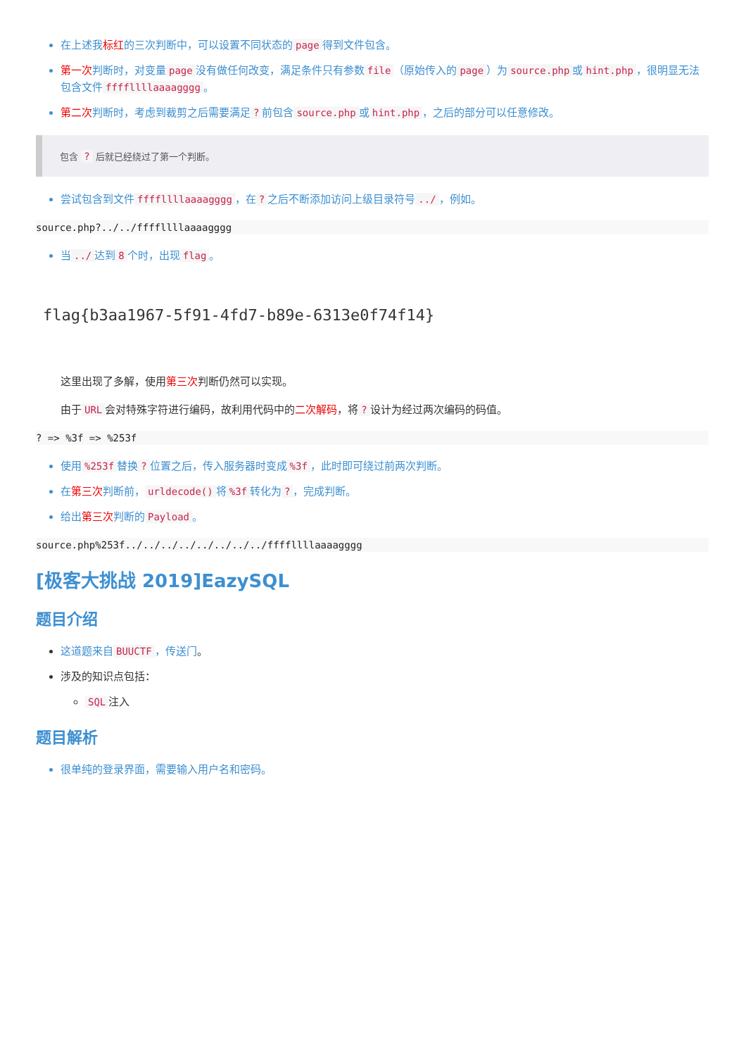在上述我标红的三次判断中，可以设置不同状态的 page 得到文件包含。
第一次判断时，对变量 page 没有做任何改变，满足条件只有参数 file （原始传入的 page ）为 source.php 或 hint.php ，很明显无法包含文件 ffffllllaaaagggg 。
第二次判断时，考虑到裁剪之后需要满足? 前包含 source.php 或 hint.php ，之后的部分可以任意修改。
包含 ? 后就已经绕过了第一个判断。
尝试包含到文件 ffffllllaaaagggg ，在? 之后不断添加访问上级目录符号../ ，例如。
source.php?../../ffffllllaaaagggg
当../ 达到 8 个时，出现 flag 。
flag{b3aa1967-5f91-4fd7-b89e-6313e0f74f14}
这里出现了多解，使用第三次判断仍然可以实现。
由于 URL 会对特殊字符进行编码，故利用代码中的二次解码，将? 设计为经过两次编码的码值。
? => %3f => %253f
使用%253f 替换? 位置之后，传入服务器时变成%3f ，此时即可绕过前两次判断。
在第三次判断前， urldecode() 将%3f 转化为? ，完成判断。
给出第三次判断的 Payload 。
source.php%253f../../../../../../../../ffffllllaaaagggg
[极客大挑战 2019]EazySQL
题目介绍
这道题来自 BUUCTF ，传送门。
涉及的知识点包括：
SQL 注入
题目解析
很单纯的登录界面，需要输入用户名和密码。